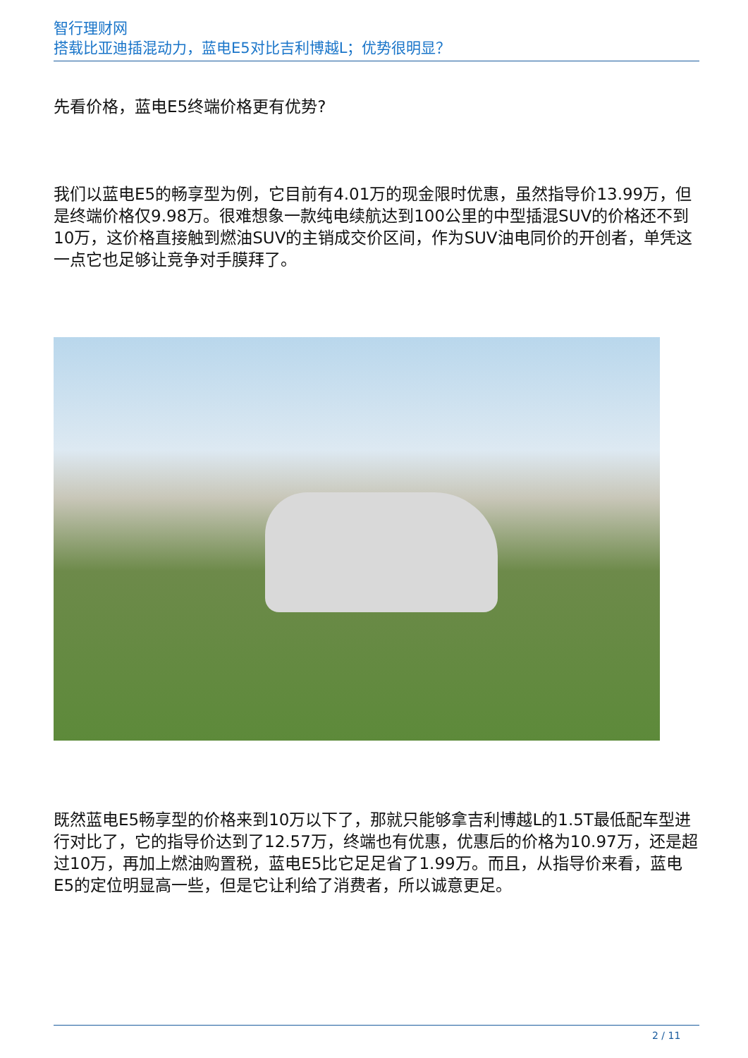智行理财网
搭载比亚迪插混动力，蓝电E5对比吉利博越L；优势很明显？
先看价格，蓝电E5终端价格更有优势?
我们以蓝电E5的畅享型为例，它目前有4.01万的现金限时优惠，虽然指导价13.99万，但是终端价格仅9.98万。很难想象一款纯电续航达到100公里的中型插混SUV的价格还不到10万，这价格直接触到燃油SUV的主销成交价区间，作为SUV油电同价的开创者，单凭这一点它也足够让竞争对手膜拜了。
既然蓝电E5畅享型的价格来到10万以下了，那就只能够拿吉利博越L的1.5T最低配车型进行对比了，它的指导价达到了12.57万，终端也有优惠，优惠后的价格为10.97万，还是超过10万，再加上燃油购置税，蓝电E5比它足足省了1.99万。而且，从指导价来看，蓝电E5的定位明显高一些，但是它让利给了消费者，所以诚意更足。
2 / 11